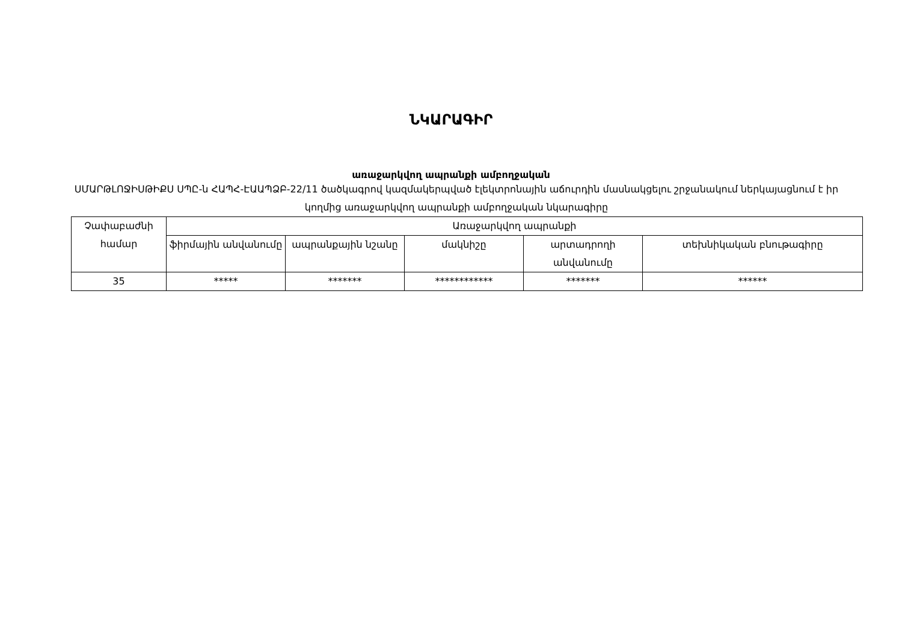ՆԿԱՐԱԳԻՐ
առաջարկվող ապրանքի ամբողջական
ՍՄԱՐԹԼՈՋԻՍԹԻՔՍ ՍՊԸ-ն ՀԱՊՀ-ԷԱԱՊՁԲ-22/11 ծածկագրով կազմակերպված էլեկտրոնային աճուրդին մասնակցելու շրջանակում ներկայացնում է իր կողմից առաջարկվող ապրանքի ամբողջական նկարագիրը
| Չափաբաժնի համար | Առաջարկվող ապրանքի | | | | |
| | ֆիրմային անվանումը | ապրանքային նշանը | մակնիշը | արտադրողի անվանումը | տեխնիկական բնութագիրը |
| 35 | ***** | ******* | ************ | ******* | ****** |